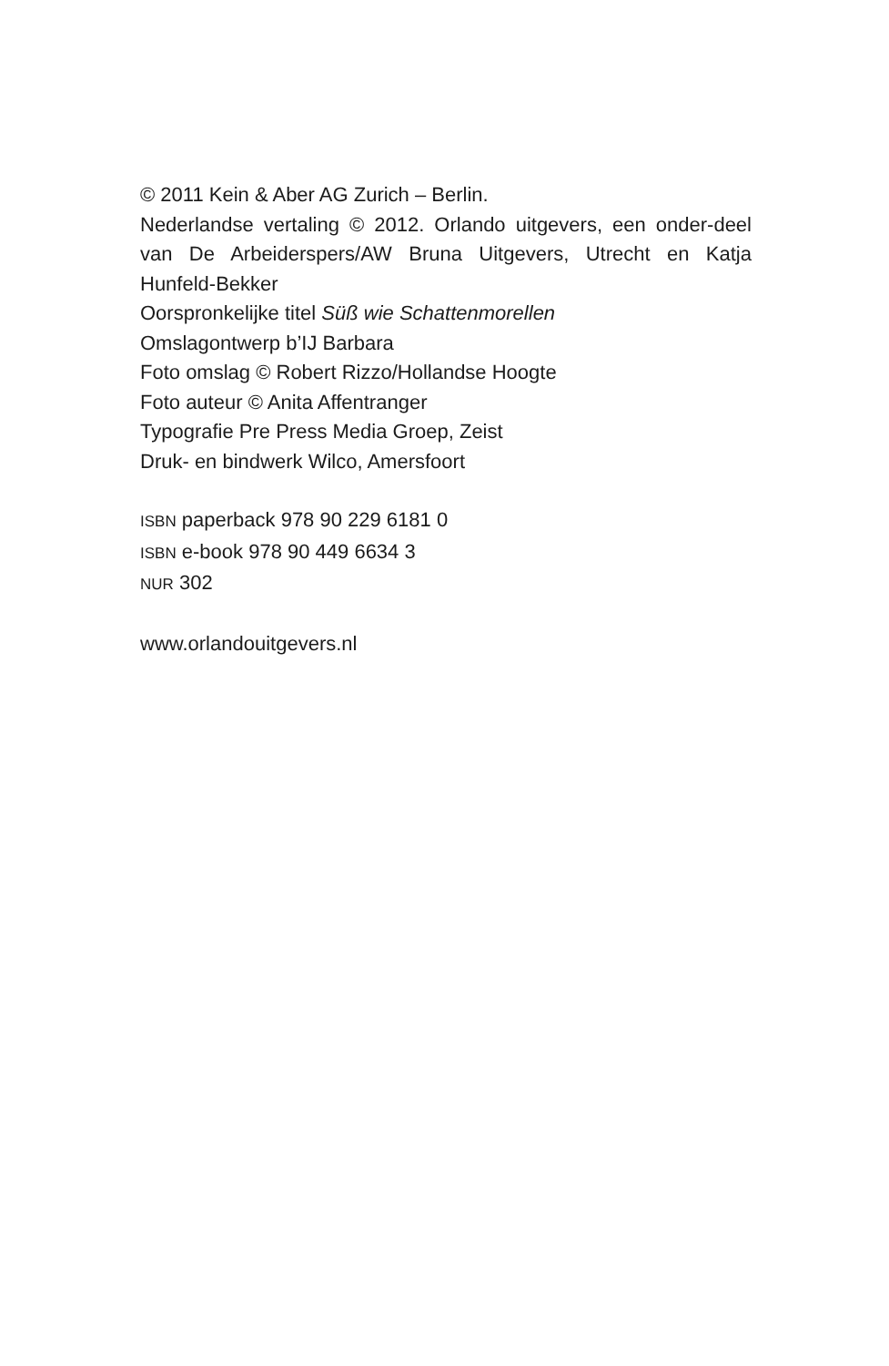© 2011 Kein & Aber AG Zurich – Berlin.
Nederlandse vertaling © 2012. Orlando uitgevers, een onder-deel van De Arbeiderspers/AW Bruna Uitgevers, Utrecht en Katja Hunfeld-Bekker
Oorspronkelijke titel Süß wie Schattenmorellen
Omslagontwerp b’IJ Barbara
Foto omslag © Robert Rizzo/Hollandse Hoogte
Foto auteur © Anita Affentranger
Typografie Pre Press Media Groep, Zeist
Druk- en bindwerk Wilco, Amersfoort
ISBN paperback 978 90 229 6181 0
ISBN e-book 978 90 449 6634 3
NUR 302
www.orlandouitgevers.nl